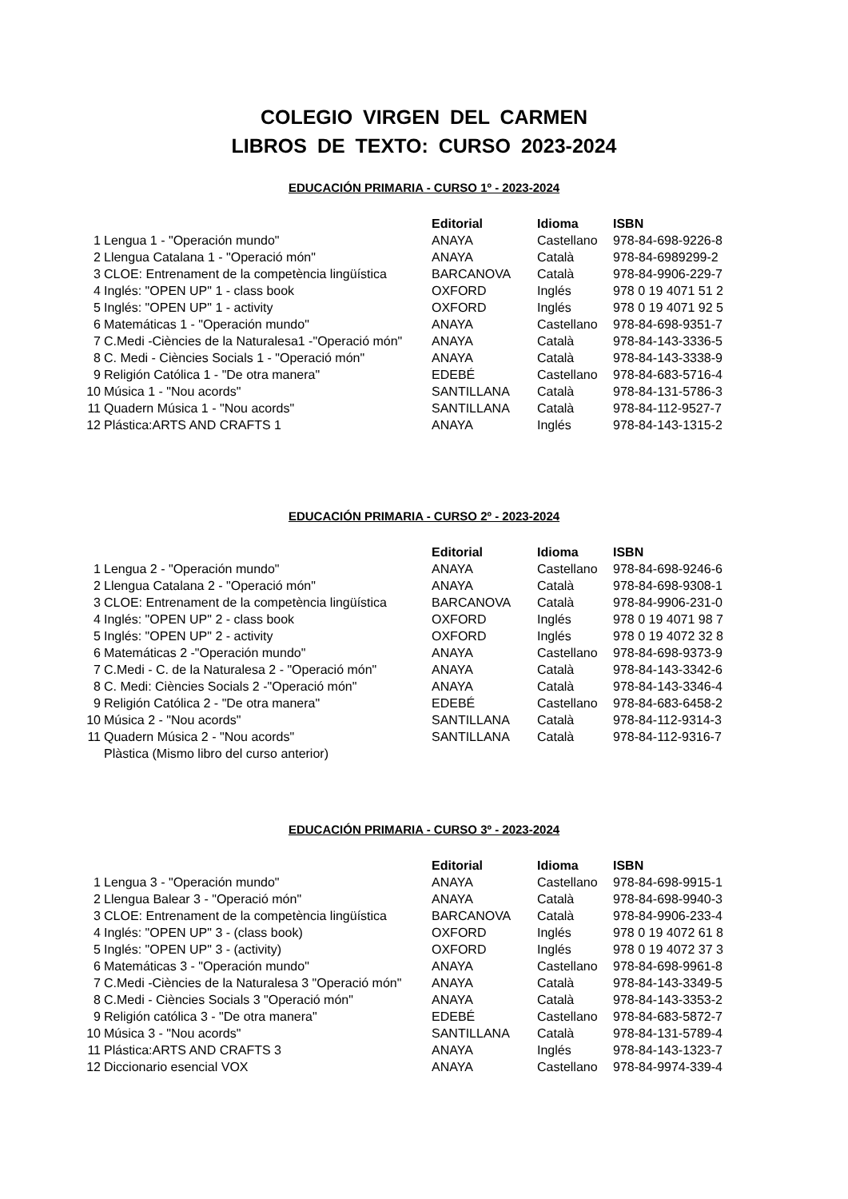COLEGIO VIRGEN DEL CARMEN
LIBROS DE TEXTO: CURSO 2023-2024
EDUCACIÓN PRIMARIA - CURSO 1º - 2023-2024
| | | Editorial | Idioma | ISBN |
| 1 | Lengua 1 - "Operación mundo" | ANAYA | Castellano | 978-84-698-9226-8 |
| 2 | Llengua Catalana 1 - "Operació món" | ANAYA | Català | 978-84-6989299-2 |
| 3 | CLOE: Entrenament de la competència lingüística | BARCANOVA | Català | 978-84-9906-229-7 |
| 4 | Inglés: "OPEN UP" 1 - class book | OXFORD | Inglés | 978 0 19 4071 51 2 |
| 5 | Inglés: "OPEN UP" 1 - activity | OXFORD | Inglés | 978 0 19 4071 92 5 |
| 6 | Matemáticas 1 - "Operación mundo" | ANAYA | Castellano | 978-84-698-9351-7 |
| 7 | C.Medi -Ciències de la Naturalesa1 -"Operació món" | ANAYA | Català | 978-84-143-3336-5 |
| 8 | C. Medi - Ciències Socials 1 - "Operació món" | ANAYA | Català | 978-84-143-3338-9 |
| 9 | Religión Católica 1 - "De otra manera" | EDEBÉ | Castellano | 978-84-683-5716-4 |
| 10 | Música 1 - "Nou acords" | SANTILLANA | Català | 978-84-131-5786-3 |
| 11 | Quadern Música 1 - "Nou acords" | SANTILLANA | Català | 978-84-112-9527-7 |
| 12 | Plástica:ARTS AND CRAFTS 1 | ANAYA | Inglés | 978-84-143-1315-2 |
EDUCACIÓN PRIMARIA - CURSO 2º - 2023-2024
| | | Editorial | Idioma | ISBN |
| 1 | Lengua 2 - "Operación mundo" | ANAYA | Castellano | 978-84-698-9246-6 |
| 2 | Llengua Catalana 2 - "Operació món" | ANAYA | Català | 978-84-698-9308-1 |
| 3 | CLOE: Entrenament de la competència lingüística | BARCANOVA | Català | 978-84-9906-231-0 |
| 4 | Inglés: "OPEN UP" 2 - class book | OXFORD | Inglés | 978 0 19 4071 98 7 |
| 5 | Inglés: "OPEN UP" 2 - activity | OXFORD | Inglés | 978 0 19 4072 32 8 |
| 6 | Matemáticas 2 -"Operación mundo" | ANAYA | Castellano | 978-84-698-9373-9 |
| 7 | C.Medi - C. de la Naturalesa 2 - "Operació món" | ANAYA | Català | 978-84-143-3342-6 |
| 8 | C. Medi: Ciències Socials 2 -"Operació món" | ANAYA | Català | 978-84-143-3346-4 |
| 9 | Religión Católica 2 - "De otra manera" | EDEBÉ | Castellano | 978-84-683-6458-2 |
| 10 | Música 2 - "Nou acords" | SANTILLANA | Català | 978-84-112-9314-3 |
| 11 | Quadern Música 2 - "Nou acords" | SANTILLANA | Català | 978-84-112-9316-7 |
| | Plàstica (Mismo libro del curso anterior) | | | |
EDUCACIÓN PRIMARIA - CURSO 3º - 2023-2024
| | | Editorial | Idioma | ISBN |
| 1 | Lengua 3 - "Operación mundo" | ANAYA | Castellano | 978-84-698-9915-1 |
| 2 | Llengua Balear 3 - "Operació món" | ANAYA | Català | 978-84-698-9940-3 |
| 3 | CLOE: Entrenament de la competència lingüística | BARCANOVA | Català | 978-84-9906-233-4 |
| 4 | Inglés: "OPEN UP" 3 - (class book) | OXFORD | Inglés | 978 0 19 4072 61 8 |
| 5 | Inglés: "OPEN UP" 3 - (activity) | OXFORD | Inglés | 978 0 19 4072 37 3 |
| 6 | Matemáticas 3 - "Operación mundo" | ANAYA | Castellano | 978-84-698-9961-8 |
| 7 | C.Medi -Ciències de la Naturalesa 3 "Operació món" | ANAYA | Català | 978-84-143-3349-5 |
| 8 | C.Medi - Ciències Socials 3 "Operació món" | ANAYA | Català | 978-84-143-3353-2 |
| 9 | Religión católica 3 - "De otra manera" | EDEBÉ | Castellano | 978-84-683-5872-7 |
| 10 | Música 3 - "Nou acords" | SANTILLANA | Català | 978-84-131-5789-4 |
| 11 | Plástica:ARTS AND CRAFTS 3 | ANAYA | Inglés | 978-84-143-1323-7 |
| 12 | Diccionario esencial VOX | ANAYA | Castellano | 978-84-9974-339-4 |